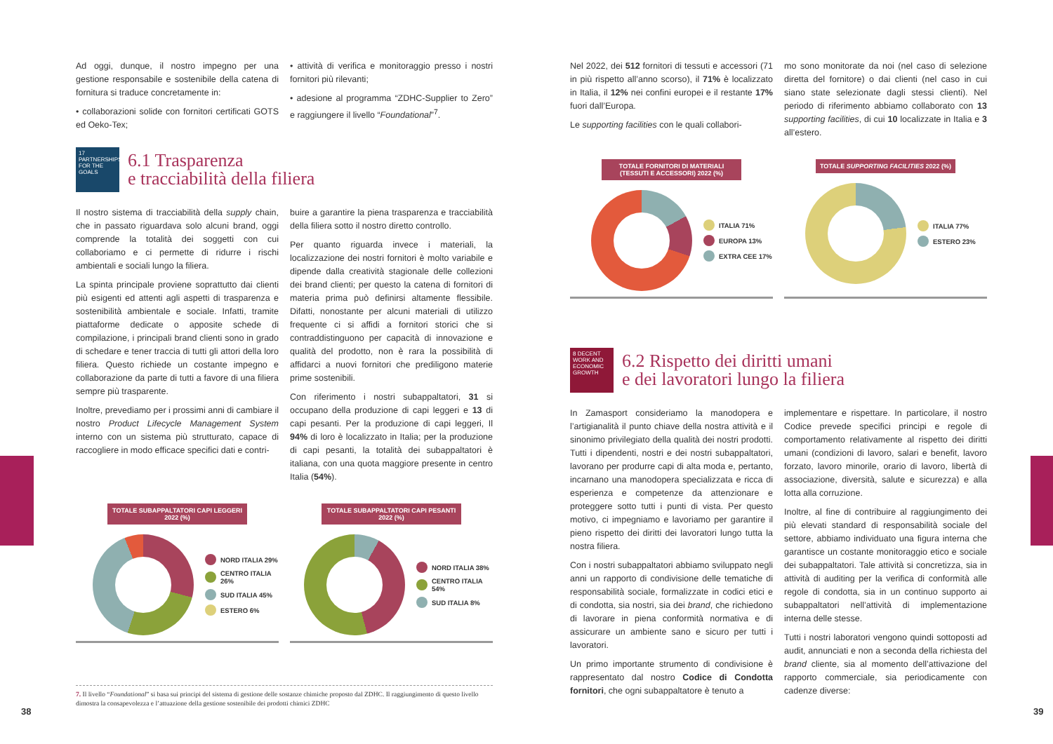38 39
Ad oggi, dunque, il nostro impegno per una gestione responsabile e sostenibile della catena di fornitura si traduce concretamente in:
• collaborazioni solide con fornitori certificati GOTS ed Oeko-Tex;
• attività di verifica e monitoraggio presso i nostri fornitori più rilevanti;
• adesione al programma “ZDHC-Supplier to Zero” e raggiungere il livello “Foundational”<sup>7</sup>.
17 PARTNERSHIPS FOR THE GOALS
6.1 Trasparenza
e tracciabilità della filiera
Il nostro sistema di tracciabilità della supply chain, che in passato riguardava solo alcuni brand, oggi comprende la totalità dei soggetti con cui collaboriamo e ci permette di ridurre i rischi ambientali e sociali lungo la filiera.
La spinta principale proviene soprattutto dai clienti più esigenti ed attenti agli aspetti di trasparenza e sostenibilità ambientale e sociale. Infatti, tramite piattaforme dedicate o apposite schede di compilazione, i principali brand clienti sono in grado di schedare e tener traccia di tutti gli attori della loro filiera. Questo richiede un costante impegno e collaborazione da parte di tutti a favore di una filiera sempre più trasparente.
Inoltre, prevediamo per i prossimi anni di cambiare il nostro Product Lifecycle Management System interno con un sistema più strutturato, capace di raccogliere in modo efficace specifici dati e contri-
buire a garantire la piena trasparenza e tracciabilità della filiera sotto il nostro diretto controllo.
Per quanto riguarda invece i materiali, la localizzazione dei nostri fornitori è molto variabile e dipende dalla creatività stagionale delle collezioni dei brand clienti; per questo la catena di fornitori di materia prima può definirsi altamente flessibile. Difatti, nonostante per alcuni materiali di utilizzo frequente ci si affidi a fornitori storici che si contraddistinguono per capacità di innovazione e qualità del prodotto, non è rara la possibilità di affidarci a nuovi fornitori che prediligono materie prime sostenibili.
Con riferimento i nostri subappaltatori, 31 si occupano della produzione di capi leggeri e 13 di capi pesanti. Per la produzione di capi leggeri, Il 94% di loro è localizzato in Italia; per la produzione di capi pesanti, la totalità dei subappaltatori è italiana, con una quota maggiore presente in centro Italia (54%).
TOTALE SUBAPPALTATORI CAPI LEGGERI 2022 (%)
NORD ITALIA 29%
CENTRO ITALIA 26%
SUD ITALIA 45%
ESTERO 6%
TOTALE SUBAPPALTATORI CAPI PESANTI 2022 (%)
NORD ITALIA 38%
CENTRO ITALIA 54%
SUD ITALIA 8%
7. Il livello “Foundational” si basa sui principi del sistema di gestione delle sostanze chimiche proposto dal ZDHC. Il raggiungimento di questo livello dimostra la consapevolezza e l’attuazione della gestione sostenibile dei prodotti chimici ZDHC
Nel 2022, dei 512 fornitori di tessuti e accessori (71 in più rispetto all’anno scorso), il 71% è localizzato in Italia, il 12% nei confini europei e il restante 17% fuori dall’Europa.
Le supporting facilities con le quali collabori-
mo sono monitorate da noi (nel caso di selezione diretta del fornitore) o dai clienti (nel caso in cui siano state selezionate dagli stessi clienti). Nel periodo di riferimento abbiamo collaborato con 13 supporting facilities, di cui 10 localizzate in Italia e 3 all’estero.
TOTALE FORNITORI DI MATERIALI (TESSUTI E ACCESSORI) 2022 (%)
ITALIA 71%
EUROPA 13%
EXTRA CEE 17%
TOTALE SUPPORTING FACILITIES 2022 (%)
ITALIA 77%
ESTERO 23%
8 DECENT WORK AND ECONOMIC GROWTH
6.2 Rispetto dei diritti umani
e dei lavoratori lungo la filiera
In Zamasport consideriamo la manodopera e l’artigianalità il punto chiave della nostra attività e il sinonimo privilegiato della qualità dei nostri prodotti. Tutti i dipendenti, nostri e dei nostri subappaltatori, lavorano per produrre capi di alta moda e, pertanto, incarnano una manodopera specializzata e ricca di esperienza e competenze da attenzionare e proteggere sotto tutti i punti di vista. Per questo motivo, ci impegniamo e lavoriamo per garantire il pieno rispetto dei diritti dei lavoratori lungo tutta la nostra filiera.
Con i nostri subappaltatori abbiamo sviluppato negli anni un rapporto di condivisione delle tematiche di responsabilità sociale, formalizzate in codici etici e di condotta, sia nostri, sia dei brand, che richiedono di lavorare in piena conformità normativa e di assicurare un ambiente sano e sicuro per tutti i lavoratori.
Un primo importante strumento di condivisione è rappresentato dal nostro Codice di Condotta fornitori, che ogni subappaltatore è tenuto a
implementare e rispettare. In particolare, il nostro Codice prevede specifici principi e regole di comportamento relativamente al rispetto dei diritti umani (condizioni di lavoro, salari e benefit, lavoro forzato, lavoro minorile, orario di lavoro, libertà di associazione, diversità, salute e sicurezza) e alla lotta alla corruzione.
Inoltre, al fine di contribuire al raggiungimento dei più elevati standard di responsabilità sociale del settore, abbiamo individuato una figura interna che garantisce un costante monitoraggio etico e sociale dei subappaltatori. Tale attività si concretizza, sia in attività di auditing per la verifica di conformità alle regole di condotta, sia in un continuo supporto ai subappaltatori nell’attività di implementazione interna delle stesse.
Tutti i nostri laboratori vengono quindi sottoposti ad audit, annunciati e non a seconda della richiesta del brand cliente, sia al momento dell’attivazione del rapporto commerciale, sia periodicamente con cadenze diverse: